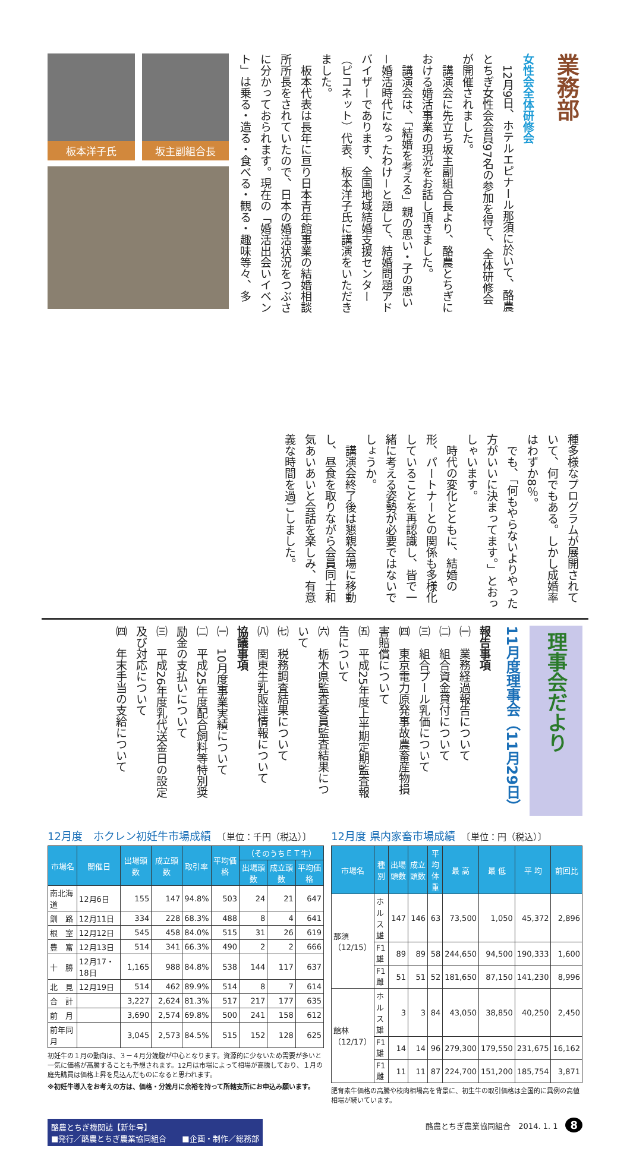業務部
女性会全体研修会
　12月9日、ホテルエピナール那須に於いて、酪農とちぎ女性会会員97名の参加を得て、全体研修会が開催されました。
　講演会に先立ち坂主副組合長より、酪農とちぎにおける婚活事業の現況をお話し頂きました。
　講演会は、「結婚を考える」親の思い・子の思い－婚活時代になったわけ－と題して、結婚問題アドバイザーであります、全国地域結婚支援センター（ピコネット）代表、板本洋子氏に講演をいただきました。
　板本代表は長年に亘り日本青年館事業の結婚相談所所長をされていたので、日本の婚活状況をつぶさに分かっておられます。現在の「婚活出会いイベント」は乗る・造る・食べる・観る・趣味等々、多
板本洋子氏 坂主副組合長
種多様なプログラムが展開されていて、何でもある。しかし成婚率はわずか8％。
　でも、「何もやらないよりやった方がいいに決まってます。」とおっしゃいます。
　時代の変化とともに、結婚の形、パートナーとの関係も多様化していることを再認識し、皆で一緒に考える姿勢が必要ではないでしょうか。
　講演会終了後は懇親会場に移動し、昼食を取りながら会員同士和気あいあいと会話を楽しみ、有意義な時間を過ごしました。
理事会だより
11月度理事会（11月29日）
報告事項
㈠　業務経過報告について
㈡　組合資金貸付について
㈢　組合プール乳価について
㈣　東京電力原発事故農畜産物損害賠償について
㈤　平成25年度上半期定期監査報告について
㈥　栃木県監査委員監査結果について
㈦　税務調査結果について
㈧　関東生乳販連情報について
協議事項
㈠　10月度事業実績について
㈡　平成25年度配合飼料等特別奨励金の支払いについて
㈢　平成26年度乳代送金日の設定及び対応について
㈣　年末手当の支給について
12月度　ホクレン初妊牛市場成績　〔単位：千円（税込）〕
| 市場名 | 開催日 | 出場頭数 | 成立頭数 | 取引率 | 平均価格 | （そのうちＥＴ牛） | | |
| --- | --- | --- | --- | --- | --- | --- | --- | --- |
| | | | | | | 出場頭数 | 成立頭数 | 平均価格 |
| 南北海道 | 12月6日 | 155 | 147 | 94.8% | 503 | 24 | 21 | 647 |
| 釧 路 | 12月11日 | 334 | 228 | 68.3% | 488 | 8 | 4 | 641 |
| 根 室 | 12月12日 | 545 | 458 | 84.0% | 515 | 31 | 26 | 619 |
| 豊 富 | 12月13日 | 514 | 341 | 66.3% | 490 | 2 | 2 | 666 |
| 十 勝 | 12月17・18日 | 1,165 | 988 | 84.8% | 538 | 144 | 117 | 637 |
| 北 見 | 12月19日 | 514 | 462 | 89.9% | 514 | 8 | 7 | 614 |
| 合 計 | | 3,227 | 2,624 | 81.3% | 517 | 217 | 177 | 635 |
| 前 月 | | 3,690 | 2,574 | 69.8% | 500 | 241 | 158 | 612 |
| 前年同月 | | 3,045 | 2,573 | 84.5% | 515 | 152 | 128 | 625 |
初妊牛の１月の動向は、３－４月分娩腹が中心となります。資源的に少ないため需要が多いと一気に価格が高騰することも予想されます。12月は市場によって相場が高騰しており、１月の庭先購買は価格上昇を見込んだものになると思われます。
※初妊牛導入をお考えの方は、価格・分娩月に余裕を持って所轄支所にお申込み願います。
12月度 県内家畜市場成績　〔単位：円（税込）〕
| 市場名 | 種 別 | 出場頭数 | 成立頭数 | 平均体重 | 最 高 | 最 低 | 平 均 | 前回比 |
| --- | --- | --- | --- | --- | --- | --- | --- | --- |
| 那須（12/15） | ホルス雄 | 147 | 146 | 63 | 73,500 | 1,050 | 45,372 | 2,896 |
| | F1雄 | 89 | 89 | 58 | 244,650 | 94,500 | 190,333 | 1,600 |
| | F1雌 | 51 | 51 | 52 | 181,650 | 87,150 | 141,230 | 8,996 |
| 館林（12/17） | ホルス雄 | 3 | 3 | 84 | 43,050 | 38,850 | 40,250 | 2,450 |
| | F1雄 | 14 | 14 | 96 | 279,300 | 179,550 | 231,675 | 16,162 |
| | F1雌 | 11 | 11 | 87 | 224,700 | 151,200 | 185,754 | 3,871 |
肥育素牛価格の高騰や枝肉相場高を背景に、初生牛の取引価格は全国的に異例の高値相場が続いています。
酪農とちぎ機関誌【新年号】
■発行／酪農とちぎ農業協同組合　　■企画・制作／総務部
酪農とちぎ農業協同組合　2014. 1. 1　8